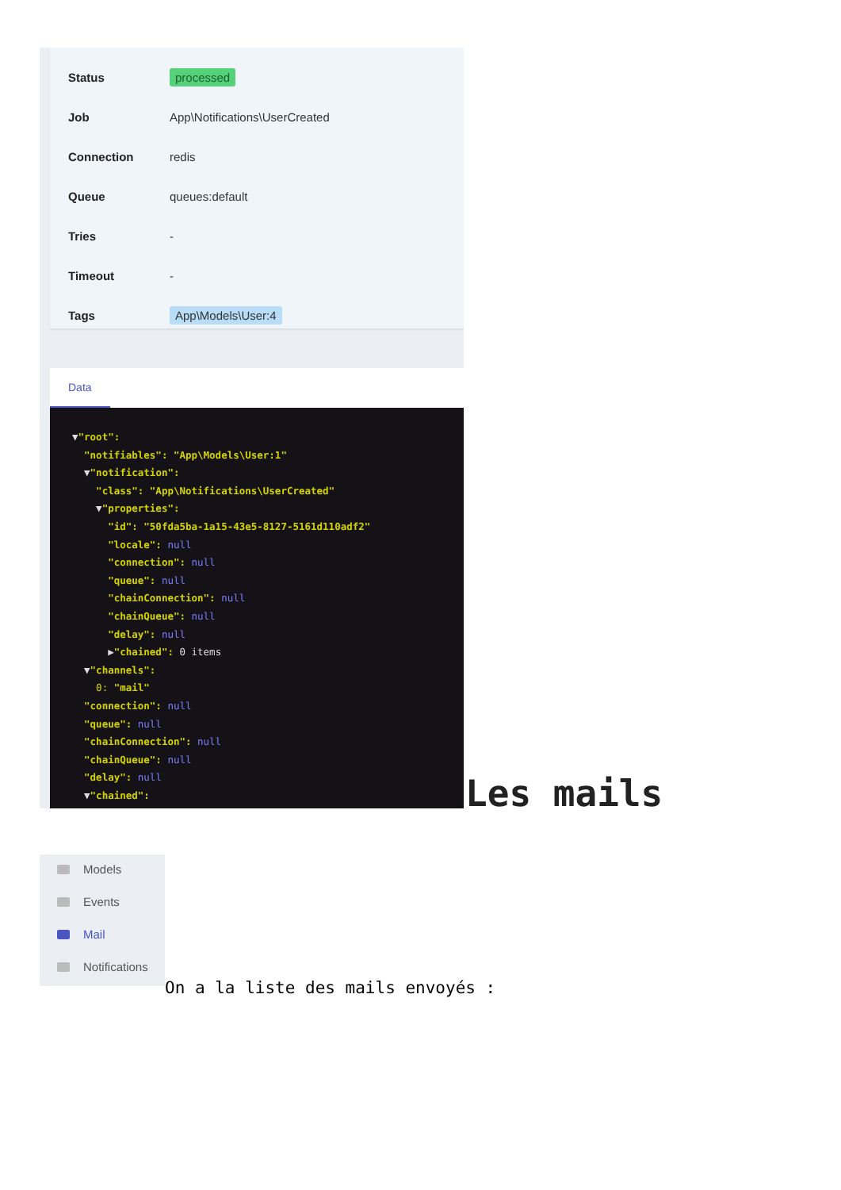Status processed
Job App\Notifications\UserCreated
Connection redis
Queue queues:default
Tries -
Timeout -
Tags App\Models\User:4
Data
▼"root": "notifiables": "App\Models\User:1" ▼"notification": "class": "App\Notifications\UserCreated" ▼"properties": "id": "50fda5ba-1a15-43e5-8127-5161d110adf2" "locale": null "connection": null "queue": null "chainConnection": null "chainQueue": null "delay": null ▶"chained": 0 items ▼"channels": 0: "mail" "connection": null "queue": null "chainConnection": null "chainQueue": null "delay": null ▼"chained":
Les mails
Models
Events
Mail
Notifications
On a la liste des mails envoyés :